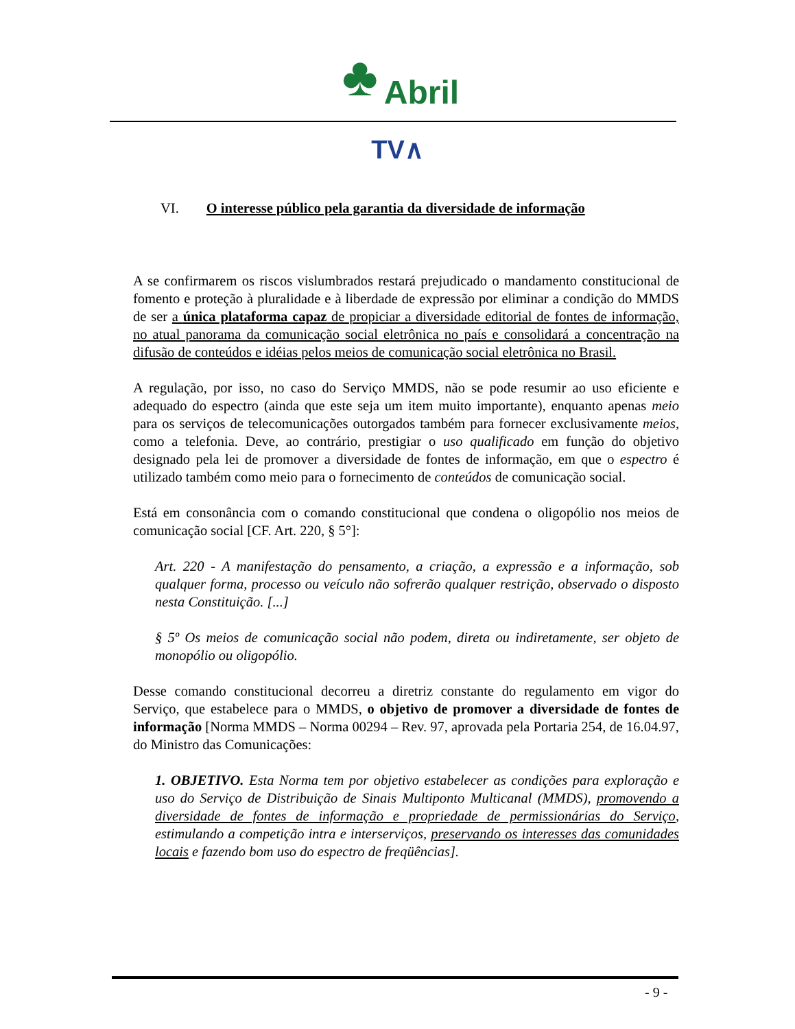♣ Abril
TV∧
VI. O interesse público pela garantia da diversidade de informação
A se confirmarem os riscos vislumbrados restará prejudicado o mandamento constitucional de fomento e proteção à pluralidade e à liberdade de expressão por eliminar a condição do MMDS de ser a única plataforma capaz de propiciar a diversidade editorial de fontes de informação, no atual panorama da comunicação social eletrônica no país e consolidará a concentração na difusão de conteúdos e idéias pelos meios de comunicação social eletrônica no Brasil.
A regulação, por isso, no caso do Serviço MMDS, não se pode resumir ao uso eficiente e adequado do espectro (ainda que este seja um item muito importante), enquanto apenas meio para os serviços de telecomunicações outorgados também para fornecer exclusivamente meios, como a telefonia. Deve, ao contrário, prestigiar o uso qualificado em função do objetivo designado pela lei de promover a diversidade de fontes de informação, em que o espectro é utilizado também como meio para o fornecimento de conteúdos de comunicação social.
Está em consonância com o comando constitucional que condena o oligopólio nos meios de comunicação social [CF. Art. 220, § 5°]:
Art. 220 - A manifestação do pensamento, a criação, a expressão e a informação, sob qualquer forma, processo ou veículo não sofrerão qualquer restrição, observado o disposto nesta Constituição. [...]
§ 5º Os meios de comunicação social não podem, direta ou indiretamente, ser objeto de monopólio ou oligopólio.
Desse comando constitucional decorreu a diretriz constante do regulamento em vigor do Serviço, que estabelece para o MMDS, o objetivo de promover a diversidade de fontes de informação [Norma MMDS – Norma 00294 – Rev. 97, aprovada pela Portaria 254, de 16.04.97, do Ministro das Comunicações:
1. OBJETIVO. Esta Norma tem por objetivo estabelecer as condições para exploração e uso do Serviço de Distribuição de Sinais Multiponto Multicanal (MMDS), promovendo a diversidade de fontes de informação e propriedade de permissionárias do Serviço, estimulando a competição intra e interserviços, preservando os interesses das comunidades locais e fazendo bom uso do espectro de freqüências].
- 9 -